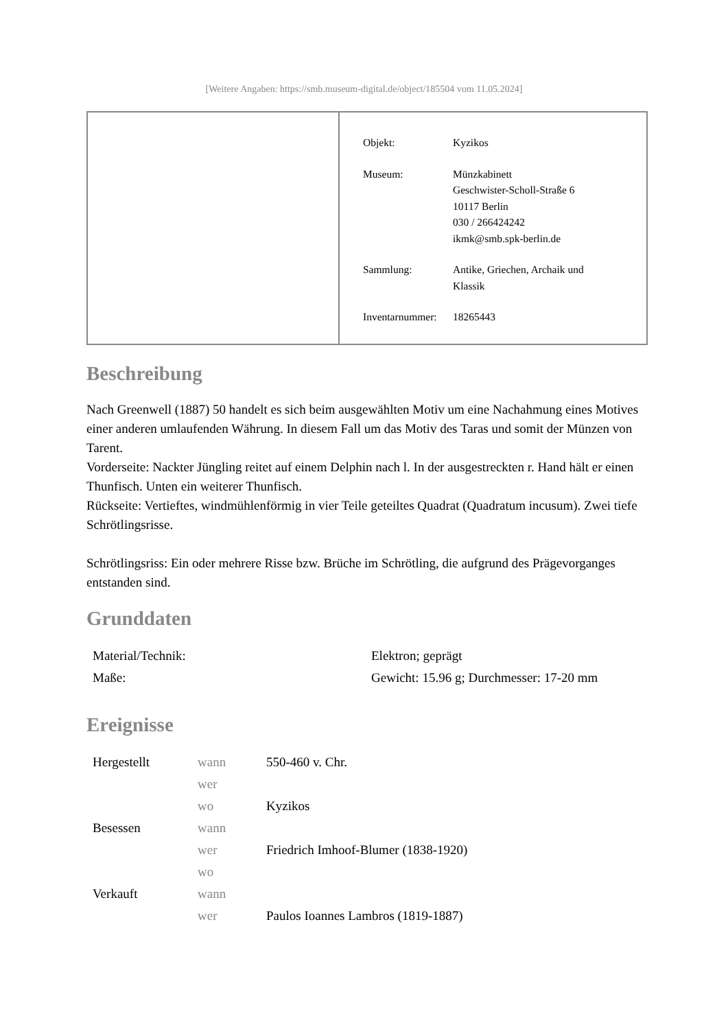[Weitere Angaben: https://smb.museum-digital.de/object/185504 vom 11.05.2024]
| Objekt: | Kyzikos |
| Museum: | Münzkabinett Geschwister-Scholl-Straße 6 10117 Berlin 030 / 266424242 ikmk@smb.spk-berlin.de |
| Sammlung: | Antike, Griechen, Archaik und Klassik |
| Inventarnummer: | 18265443 |
Beschreibung
Nach Greenwell (1887) 50 handelt es sich beim ausgewählten Motiv um eine Nachahmung eines Motives einer anderen umlaufenden Währung. In diesem Fall um das Motiv des Taras und somit der Münzen von Tarent.
Vorderseite: Nackter Jüngling reitet auf einem Delphin nach l. In der ausgestreckten r. Hand hält er einen Thunfisch. Unten ein weiterer Thunfisch.
Rückseite: Vertieftes, windmühlenförmig in vier Teile geteiltes Quadrat (Quadratum incusum). Zwei tiefe Schrötlingsrisse.
Schrötlingsriss: Ein oder mehrere Risse bzw. Brüche im Schrötling, die aufgrund des Prägevorganges entstanden sind.
Grunddaten
| Material/Technik: | Elektron; geprägt |
| Maße: | Gewicht: 15.96 g; Durchmesser: 17-20 mm |
Ereignisse
| Hergestellt | wann | 550-460 v. Chr. |
| | wer | |
| | wo | Kyzikos |
| Besessen | wann | |
| | wer | Friedrich Imhoof-Blumer (1838-1920) |
| | wo | |
| Verkauft | wann | |
| | wer | Paulos Ioannes Lambros (1819-1887) |